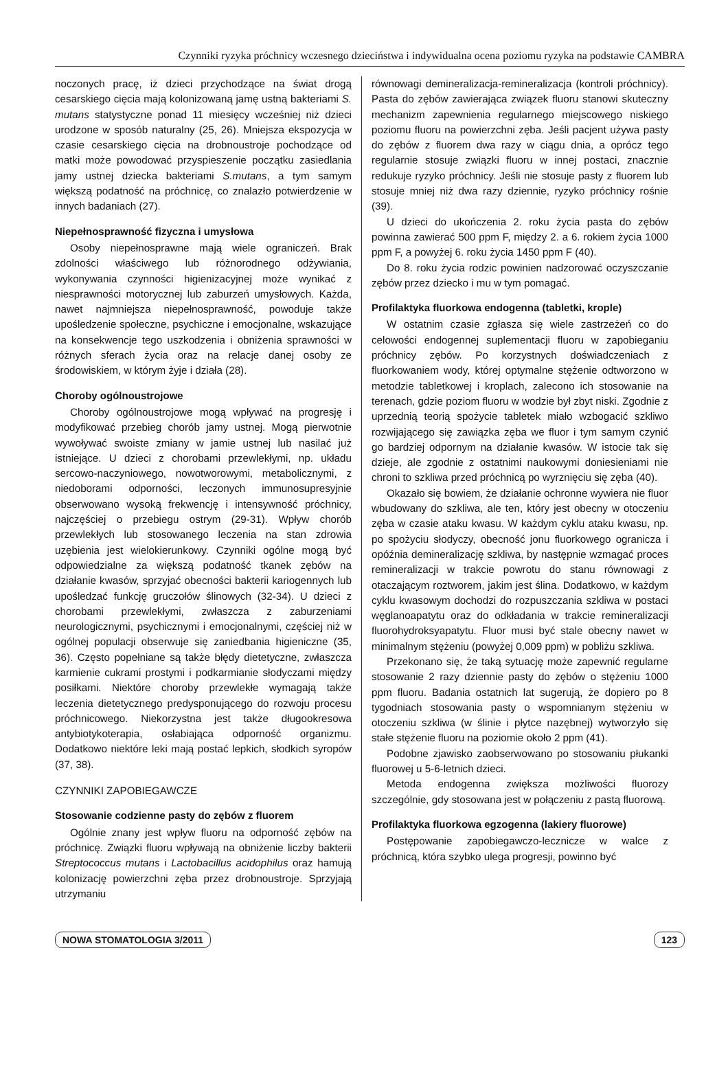Czynniki ryzyka próchnicy wczesnego dzieciństwa i indywidualna ocena poziomu ryzyka na podstawie CAMBRA
noczonych pracę, iż dzieci przychodzące na świat drogą cesarskiego cięcia mają kolonizowaną jamę ustną bakteriami S. mutans statystyczne ponad 11 miesięcy wcześniej niż dzieci urodzone w sposób naturalny (25, 26). Mniejsza ekspozycja w czasie cesarskiego cięcia na drobnoustroje pochodzące od matki może powodować przyspieszenie początku zasiedlania jamy ustnej dziecka bakteriami S.mutans, a tym samym większą podatność na próchnicę, co znalazło potwierdzenie w innych badaniach (27).
Niepełnosprawność fizyczna i umysłowa
Osoby niepełnosprawne mają wiele ograniczeń. Brak zdolności właściwego lub różnorodnego odżywiania, wykonywania czynności higienizacyjnej może wynikać z niesprawności motorycznej lub zaburzeń umysłowych. Każda, nawet najmniejsza niepełnosprawność, powoduje także upośledzenie społeczne, psychiczne i emocjonalne, wskazujące na konsekwencje tego uszkodzenia i obniżenia sprawności w różnych sferach życia oraz na relacje danej osoby ze środowiskiem, w którym żyje i działa (28).
Choroby ogólnoustrojowe
Choroby ogólnoustrojowe mogą wpływać na progresję i modyfikować przebieg chorób jamy ustnej. Mogą pierwotnie wywoływać swoiste zmiany w jamie ustnej lub nasilać już istniejące. U dzieci z chorobami przewlekłymi, np. układu sercowo-naczyniowego, nowotworowymi, metabolicznymi, z niedoborami odporności, leczonych immunosupresyjnie obserwowano wysoką frekwencję i intensywność próchnicy, najczęściej o przebiegu ostrym (29-31). Wpływ chorób przewlekłych lub stosowanego leczenia na stan zdrowia uzębienia jest wielokierunkowy. Czynniki ogólne mogą być odpowiedzialne za większą podatność tkanek zębów na działanie kwasów, sprzyjać obecności bakterii kariogennych lub upośledzać funkcję gruczołów ślinowych (32-34). U dzieci z chorobami przewlekłymi, zwłaszcza z zaburzeniami neurologicznymi, psychicznymi i emocjonalnymi, częściej niż w ogólnej populacji obserwuje się zaniedbania higieniczne (35, 36). Często popełniane są także błędy dietetyczne, zwłaszcza karmienie cukrami prostymi i podkarmianie słodyczami między posiłkami. Niektóre choroby przewlekłe wymagają także leczenia dietetycznego predysponującego do rozwoju procesu próchnicowego. Niekorzystna jest także długookresowa antybiotykoterapia, osłabiająca odporność organizmu. Dodatkowo niektóre leki mają postać lepkich, słodkich syropów (37, 38).
CZYNNIKI ZAPOBIEGAWCZE
Stosowanie codzienne pasty do zębów z fluorem
Ogólnie znany jest wpływ fluoru na odporność zębów na próchnicę. Związki fluoru wpływają na obniżenie liczby bakterii Streptococcus mutans i Lactobacillus acidophilus oraz hamują kolonizację powierzchni zęba przez drobnoustroje. Sprzyjają utrzymaniu
równowagi demineralizacja-remineralizacja (kontroli próchnicy). Pasta do zębów zawierająca związek fluoru stanowi skuteczny mechanizm zapewnienia regularnego miejscowego niskiego poziomu fluoru na powierzchni zęba. Jeśli pacjent używa pasty do zębów z fluorem dwa razy w ciągu dnia, a oprócz tego regularnie stosuje związki fluoru w innej postaci, znacznie redukuje ryzyko próchnicy. Jeśli nie stosuje pasty z fluorem lub stosuje mniej niż dwa razy dziennie, ryzyko próchnicy rośnie (39).
U dzieci do ukończenia 2. roku życia pasta do zębów powinna zawierać 500 ppm F, między 2. a 6. rokiem życia 1000 ppm F, a powyżej 6. roku życia 1450 ppm F (40).
Do 8. roku życia rodzic powinien nadzorować oczyszczanie zębów przez dziecko i mu w tym pomagać.
Profilaktyka fluorkowa endogenna (tabletki, krople)
W ostatnim czasie zgłasza się wiele zastrzeżeń co do celowości endogennej suplementacji fluoru w zapobieganiu próchnicy zębów. Po korzystnych doświadczeniach z fluorkowaniem wody, której optymalne stężenie odtworzono w metodzie tabletkowej i kroplach, zalecono ich stosowanie na terenach, gdzie poziom fluoru w wodzie był zbyt niski. Zgodnie z uprzednią teorią spożycie tabletek miało wzbogacić szkliwo rozwijającego się zawiązka zęba we fluor i tym samym czynić go bardziej odpornym na działanie kwasów. W istocie tak się dzieje, ale zgodnie z ostatnimi naukowymi doniesieniami nie chroni to szkliwa przed próchnicą po wyrznięciu się zęba (40).
Okazało się bowiem, że działanie ochronne wywiera nie fluor wbudowany do szkliwa, ale ten, który jest obecny w otoczeniu zęba w czasie ataku kwasu. W każdym cyklu ataku kwasu, np. po spożyciu słodyczy, obecność jonu fluorkowego ogranicza i opóźnia demineralizację szkliwa, by następnie wzmagać proces remineralizacji w trakcie powrotu do stanu równowagi z otaczającym roztworem, jakim jest ślina. Dodatkowo, w każdym cyklu kwasowym dochodzi do rozpuszczania szkliwa w postaci węglanoapatytu oraz do odkładania w trakcie remineralizacji fluorohydroksyapatytu. Fluor musi być stale obecny nawet w minimalnym stężeniu (powyżej 0,009 ppm) w pobliżu szkliwa.
Przekonano się, że taką sytuację może zapewnić regularne stosowanie 2 razy dziennie pasty do zębów o stężeniu 1000 ppm fluoru. Badania ostatnich lat sugerują, że dopiero po 8 tygodniach stosowania pasty o wspomnianym stężeniu w otoczeniu szkliwa (w ślinie i płytce nazębnej) wytworzyło się stałe stężenie fluoru na poziomie około 2 ppm (41).
Podobne zjawisko zaobserwowano po stosowaniu płukanki fluorowej u 5-6-letnich dzieci.
Metoda endogenna zwiększa możliwości fluorozy szczególnie, gdy stosowana jest w połączeniu z pastą fluorową.
Profilaktyka fluorkowa egzogenna (lakiery fluorowe)
Postępowanie zapobiegawczo-lecznicze w walce z próchnicą, która szybko ulega progresji, powinno być
NOWA STOMATOLOGIA 3/2011 123